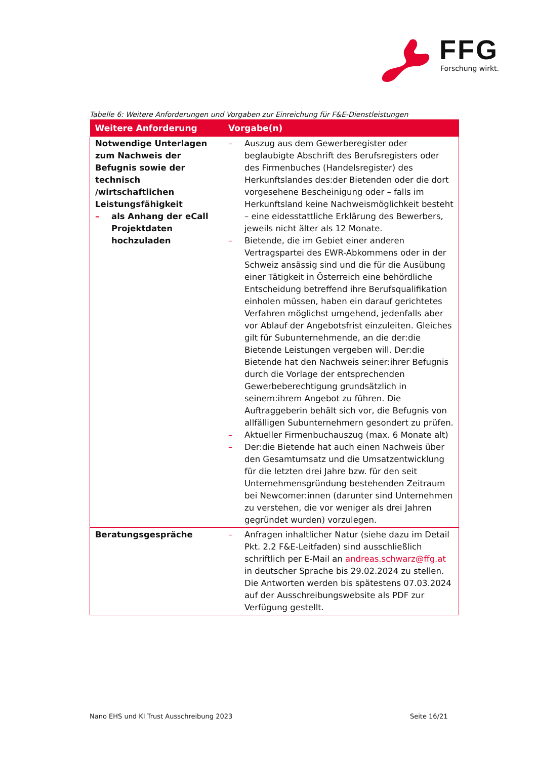FFG
Forschung wirkt.
Tabelle 6: Weitere Anforderungen und Vorgaben zur Einreichung für F&E-Dienstleistungen
| Weitere Anforderung | Vorgabe(n) |
| --- | --- |
| Notwendige Unterlagen zum Nachweis der Befugnis sowie der technisch /wirtschaftlichen Leistungsfähigkeit – als Anhang der eCall Projektdaten hochzuladen | – Auszug aus dem Gewerberegister oder beglaubigte Abschrift des Berufsregisters oder des Firmenbuches (Handelsregister) des Herkunftslandes des:der Bietenden oder die dort vorgesehene Bescheinigung oder – falls im Herkunftsland keine Nachweismöglichkeit besteht – eine eidesstattliche Erklärung des Bewerbers, jeweils nicht älter als 12 Monate. – Bietende, die im Gebiet einer anderen Vertragspartei des EWR-Abkommens oder in der Schweiz ansässig sind und die für die Ausübung einer Tätigkeit in Österreich eine behördliche Entscheidung betreffend ihre Berufsqualifikation einholen müssen, haben ein darauf gerichtetes Verfahren möglichst umgehend, jedenfalls aber vor Ablauf der Angebotsfrist einzuleiten. Gleiches gilt für Subunternehmende, an die der:die Bietende Leistungen vergeben will. Der:die Bietende hat den Nachweis seiner:ihrer Befugnis durch die Vorlage der entsprechenden Gewerbeberechtigung grundsätzlich in seinem:ihrem Angebot zu führen. Die Auftraggeberin behält sich vor, die Befugnis von allfälligen Subunternehmern gesondert zu prüfen. – Aktueller Firmenbuchauszug (max. 6 Monate alt) – Der:die Bietende hat auch einen Nachweis über den Gesamtumsatz und die Umsatzentwicklung für die letzten drei Jahre bzw. für den seit Unternehmensgründung bestehenden Zeitraum bei Newcomer:innen (darunter sind Unternehmen zu verstehen, die vor weniger als drei Jahren gegründet wurden) vorzulegen. |
| Beratungsgespräche | – Anfragen inhaltlicher Natur (siehe dazu im Detail Pkt. 2.2 F&E-Leitfaden) sind ausschließlich schriftlich per E-Mail an andreas.schwarz@ffg.at in deutscher Sprache bis 29.02.2024 zu stellen. Die Antworten werden bis spätestens 07.03.2024 auf der Ausschreibungswebsite als PDF zur Verfügung gestellt. |
Nano EHS und KI Trust Ausschreibung 2023
Seite 16/21